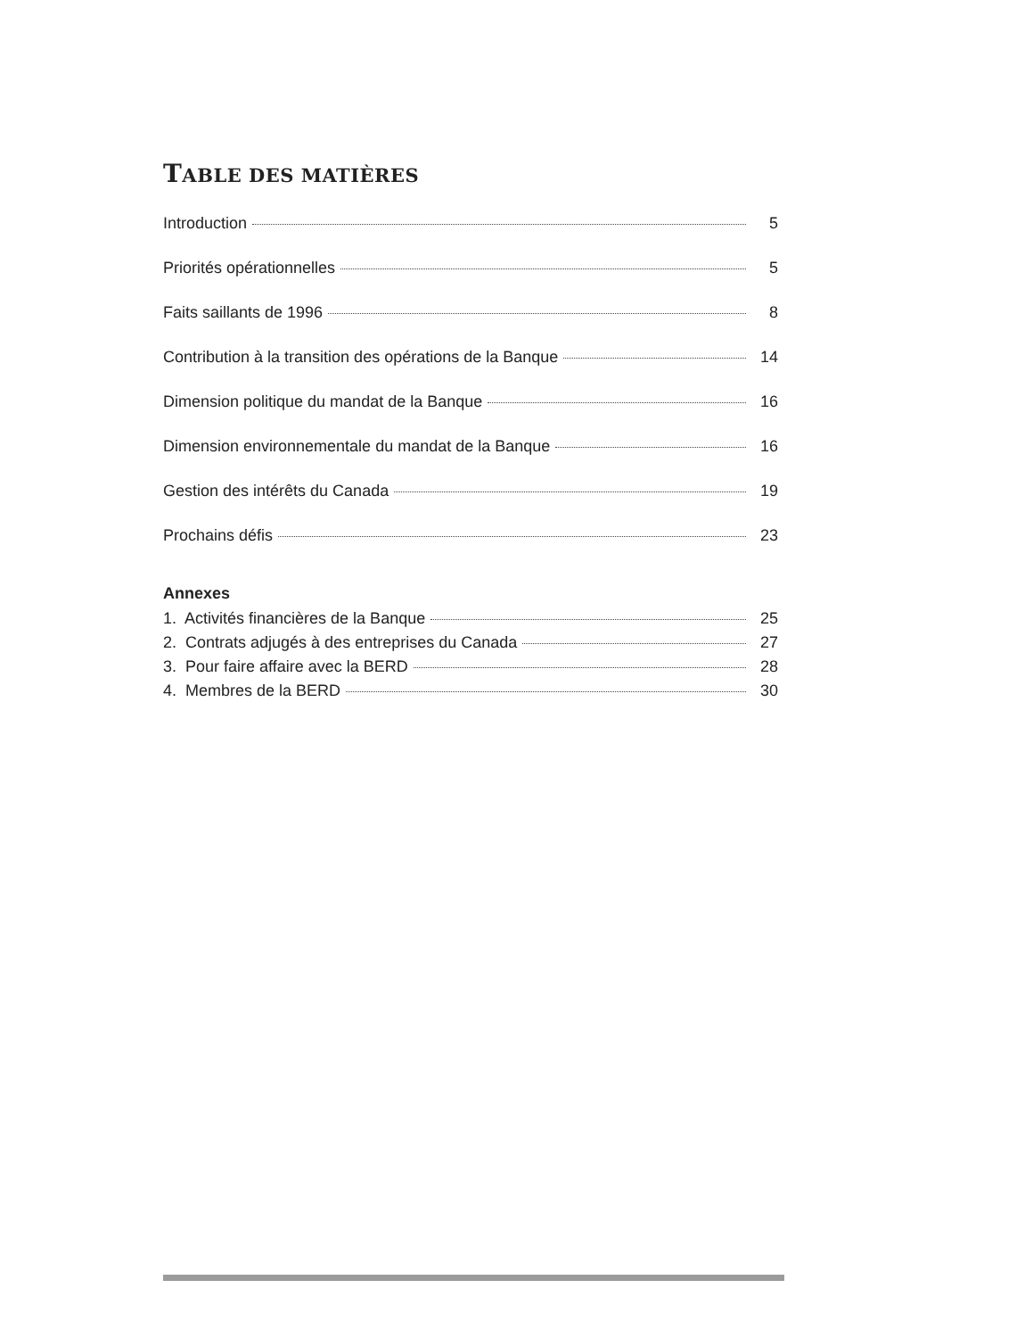TABLE DES MATIÈRES
Introduction 5
Priorités opérationnelles 5
Faits saillants de 1996 8
Contribution à la transition des opérations de la Banque 14
Dimension politique du mandat de la Banque 16
Dimension environnementale du mandat de la Banque 16
Gestion des intérêts du Canada 19
Prochains défis 23
Annexes
1. Activités financières de la Banque 25
2. Contrats adjugés à des entreprises du Canada 27
3. Pour faire affaire avec la BERD 28
4. Membres de la BERD 30